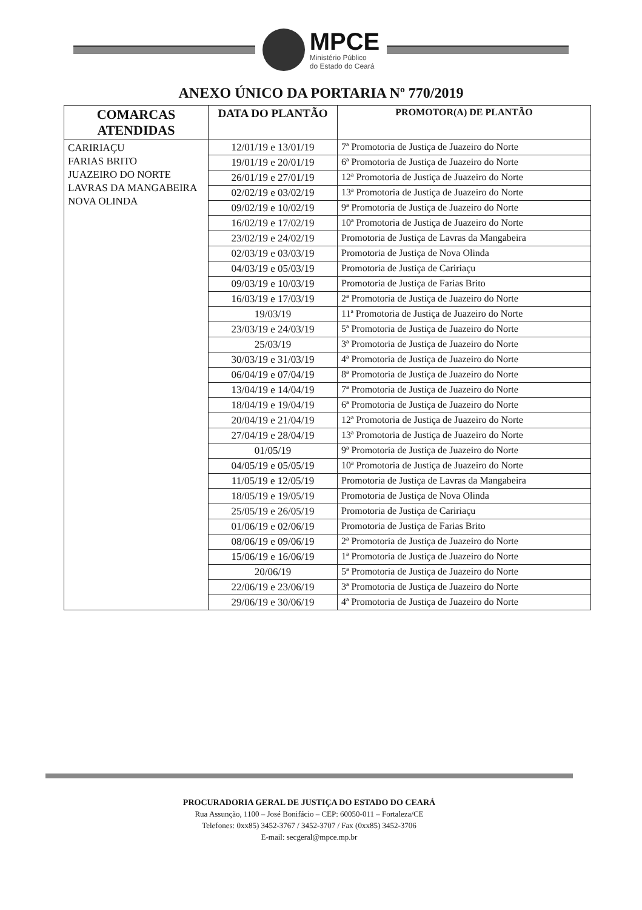MPCE
Ministério Público
do Estado do Ceará
ANEXO ÚNICO DA PORTARIA Nº 770/2019
| COMARCAS ATENDIDAS | DATA DO PLANTÃO | PROMOTOR(A) DE PLANTÃO |
| --- | --- | --- |
| CARIRIAÇU FARIAS BRITO JUAZEIRO DO NORTE LAVRAS DA MANGABEIRA NOVA OLINDA | 12/01/19 e 13/01/19 | 7ª Promotoria de Justiça de Juazeiro do Norte |
| | 19/01/19 e 20/01/19 | 6ª Promotoria de Justiça de Juazeiro do Norte |
| | 26/01/19 e 27/01/19 | 12ª Promotoria de Justiça de Juazeiro do Norte |
| | 02/02/19 e 03/02/19 | 13ª Promotoria de Justiça de Juazeiro do Norte |
| | 09/02/19 e 10/02/19 | 9ª Promotoria de Justiça de Juazeiro do Norte |
| | 16/02/19 e 17/02/19 | 10ª Promotoria de Justiça de Juazeiro do Norte |
| | 23/02/19 e 24/02/19 | Promotoria de Justiça de Lavras da Mangabeira |
| | 02/03/19 e 03/03/19 | Promotoria de Justiça de Nova Olinda |
| | 04/03/19 e 05/03/19 | Promotoria de Justiça de Caririaçu |
| | 09/03/19 e 10/03/19 | Promotoria de Justiça de Farias Brito |
| | 16/03/19 e 17/03/19 | 2ª Promotoria de Justiça de Juazeiro do Norte |
| | 19/03/19 | 11ª Promotoria de Justiça de Juazeiro do Norte |
| | 23/03/19 e 24/03/19 | 5ª Promotoria de Justiça de Juazeiro do Norte |
| | 25/03/19 | 3ª Promotoria de Justiça de Juazeiro do Norte |
| | 30/03/19 e 31/03/19 | 4ª Promotoria de Justiça de Juazeiro do Norte |
| | 06/04/19 e 07/04/19 | 8ª Promotoria de Justiça de Juazeiro do Norte |
| | 13/04/19 e 14/04/19 | 7ª Promotoria de Justiça de Juazeiro do Norte |
| | 18/04/19 e 19/04/19 | 6ª Promotoria de Justiça de Juazeiro do Norte |
| | 20/04/19 e 21/04/19 | 12ª Promotoria de Justiça de Juazeiro do Norte |
| | 27/04/19 e 28/04/19 | 13ª Promotoria de Justiça de Juazeiro do Norte |
| | 01/05/19 | 9ª Promotoria de Justiça de Juazeiro do Norte |
| | 04/05/19 e 05/05/19 | 10ª Promotoria de Justiça de Juazeiro do Norte |
| | 11/05/19 e 12/05/19 | Promotoria de Justiça de Lavras da Mangabeira |
| | 18/05/19 e 19/05/19 | Promotoria de Justiça de Nova Olinda |
| | 25/05/19 e 26/05/19 | Promotoria de Justiça de Caririaçu |
| | 01/06/19 e 02/06/19 | Promotoria de Justiça de Farias Brito |
| | 08/06/19 e 09/06/19 | 2ª Promotoria de Justiça de Juazeiro do Norte |
| | 15/06/19 e 16/06/19 | 1ª Promotoria de Justiça de Juazeiro do Norte |
| | 20/06/19 | 5ª Promotoria de Justiça de Juazeiro do Norte |
| | 22/06/19 e 23/06/19 | 3ª Promotoria de Justiça de Juazeiro do Norte |
| | 29/06/19 e 30/06/19 | 4ª Promotoria de Justiça de Juazeiro do Norte |
PROCURADORIA GERAL DE JUSTIÇA DO ESTADO DO CEARÁ
Rua Assunção, 1100 – José Bonifácio – CEP: 60050-011 – Fortaleza/CE
Telefones: 0xx85) 3452-3767 / 3452-3707 / Fax (0xx85) 3452-3706
E-mail: secgeral@mpce.mp.br